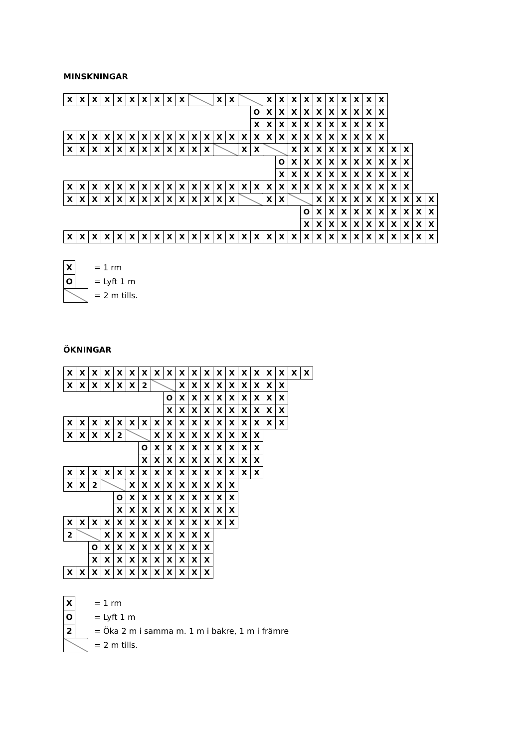MINSKNINGAR
| X | X | X | X | X | X | X | X | X | X | | | X | X | | | X | X | X | X | X | X | X | X | X | X | | | | |
| | | | | | | | | | | | | | | | O | X | X | X | X | X | X | X | X | X | X | | | | |
| | | | | | | | | | | | | | | | X | X | X | X | X | X | X | X | X | X | X | | | | |
| X | X | X | X | X | X | X | X | X | X | X | X | X | X | X | X | X | X | X | X | X | X | X | X | X | X | | | | |
| X | X | X | X | X | X | X | X | X | X | X | X | | | X | X | | | X | X | X | X | X | X | X | X | X | X | | |
| | | | | | | | | | | | | | | | | | O | X | X | X | X | X | X | X | X | X | X | | |
| | | | | | | | | | | | | | | | | | X | X | X | X | X | X | X | X | X | X | X | | |
| X | X | X | X | X | X | X | X | X | X | X | X | X | X | X | X | X | X | X | X | X | X | X | X | X | X | X | X | | |
| X | X | X | X | X | X | X | X | X | X | X | X | X | X | | | X | X | | | X | X | X | X | X | X | X | X | X | X |
| | | | | | | | | | | | | | | | | | | | O | X | X | X | X | X | X | X | X | X | X |
| | | | | | | | | | | | | | | | | | | | X | X | X | X | X | X | X | X | X | X | X |
| X | X | X | X | X | X | X | X | X | X | X | X | X | X | X | X | X | X | X | X | X | X | X | X | X | X | X | X | X | X |
| X | | = 1 rm |
| O | | = Lyft 1 m |
| | | = 2 m tills. |
ÖKNINGAR
| X | X | X | X | X | X | X | X | X | X | X | X | X | X | X | X | X | X | X | X |
| X | X | X | X | X | X | 2 | | | X | X | X | X | X | X | X | X | X | | |
| | | | | | | | | O | X | X | X | X | X | X | X | X | X | | |
| | | | | | | | | X | X | X | X | X | X | X | X | X | X | | |
| X | X | X | X | X | X | X | X | X | X | X | X | X | X | X | X | X | X | | |
| X | X | X | X | 2 | | | X | X | X | X | X | X | X | X | X | | | | |
| | | | | | | O | X | X | X | X | X | X | X | X | X | | | | |
| | | | | | | X | X | X | X | X | X | X | X | X | X | | | | |
| X | X | X | X | X | X | X | X | X | X | X | X | X | X | X | X | | | | |
| X | X | 2 | | | X | X | X | X | X | X | X | X | X | | | | | | |
| | | | | O | X | X | X | X | X | X | X | X | X | | | | | | |
| | | | | X | X | X | X | X | X | X | X | X | X | | | | | | |
| X | X | X | X | X | X | X | X | X | X | X | X | X | X | | | | | | |
| 2 | | | X | X | X | X | X | X | X | X | X | | | | | | | | |
| | | O | X | X | X | X | X | X | X | X | X | | | | | | | | |
| | | X | X | X | X | X | X | X | X | X | X | | | | | | | | |
| X | X | X | X | X | X | X | X | X | X | X | X | | | | | | | | |
| X | | = 1 rm |
| O | | = Lyft 1 m |
| 2 | | = Öka 2 m i samma m. 1 m i bakre, 1 m i främre |
| | | = 2 m tills. |